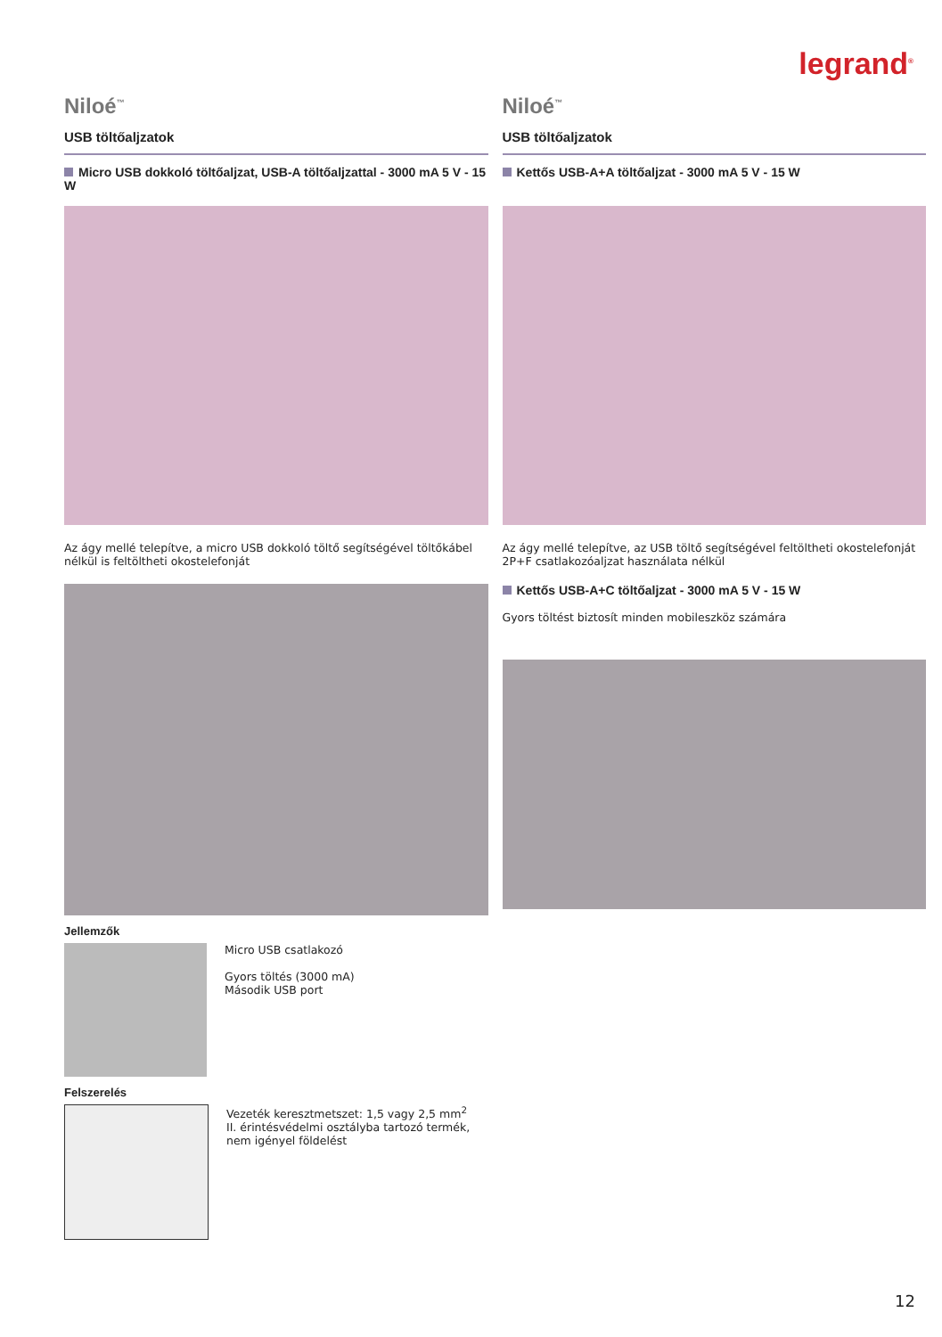legrand<sup>®</sup>
Niloé<sup>™</sup>
USB töltőaljzatok
Micro USB dokkoló töltőaljzat, USB-A töltőaljzattal - 3000 mA 5 V - 15 W
Az ágy mellé telepítve, a micro USB dokkoló töltő segítségével töltőkábel nélkül is feltöltheti okostelefonját
Jellemzők
Micro USB csatlakozó
Gyors töltés (3000 mA)
Második USB port
Felszerelés
Vezeték keresztmetszet: 1,5 vagy 2,5 mm<sup>2</sup>
II. érintésvédelmi osztályba tartozó termék, nem igényel földelést
Niloé<sup>™</sup>
USB töltőaljzatok
Kettős USB-A+A töltőaljzat - 3000 mA 5 V - 15 W
Az ágy mellé telepítve, az USB töltő segítségével feltöltheti okostelefonját 2P+F csatlakozóaljzat használata nélkül
Kettős USB-A+C töltőaljzat - 3000 mA 5 V - 15 W
Gyors töltést biztosít minden mobileszköz számára
12